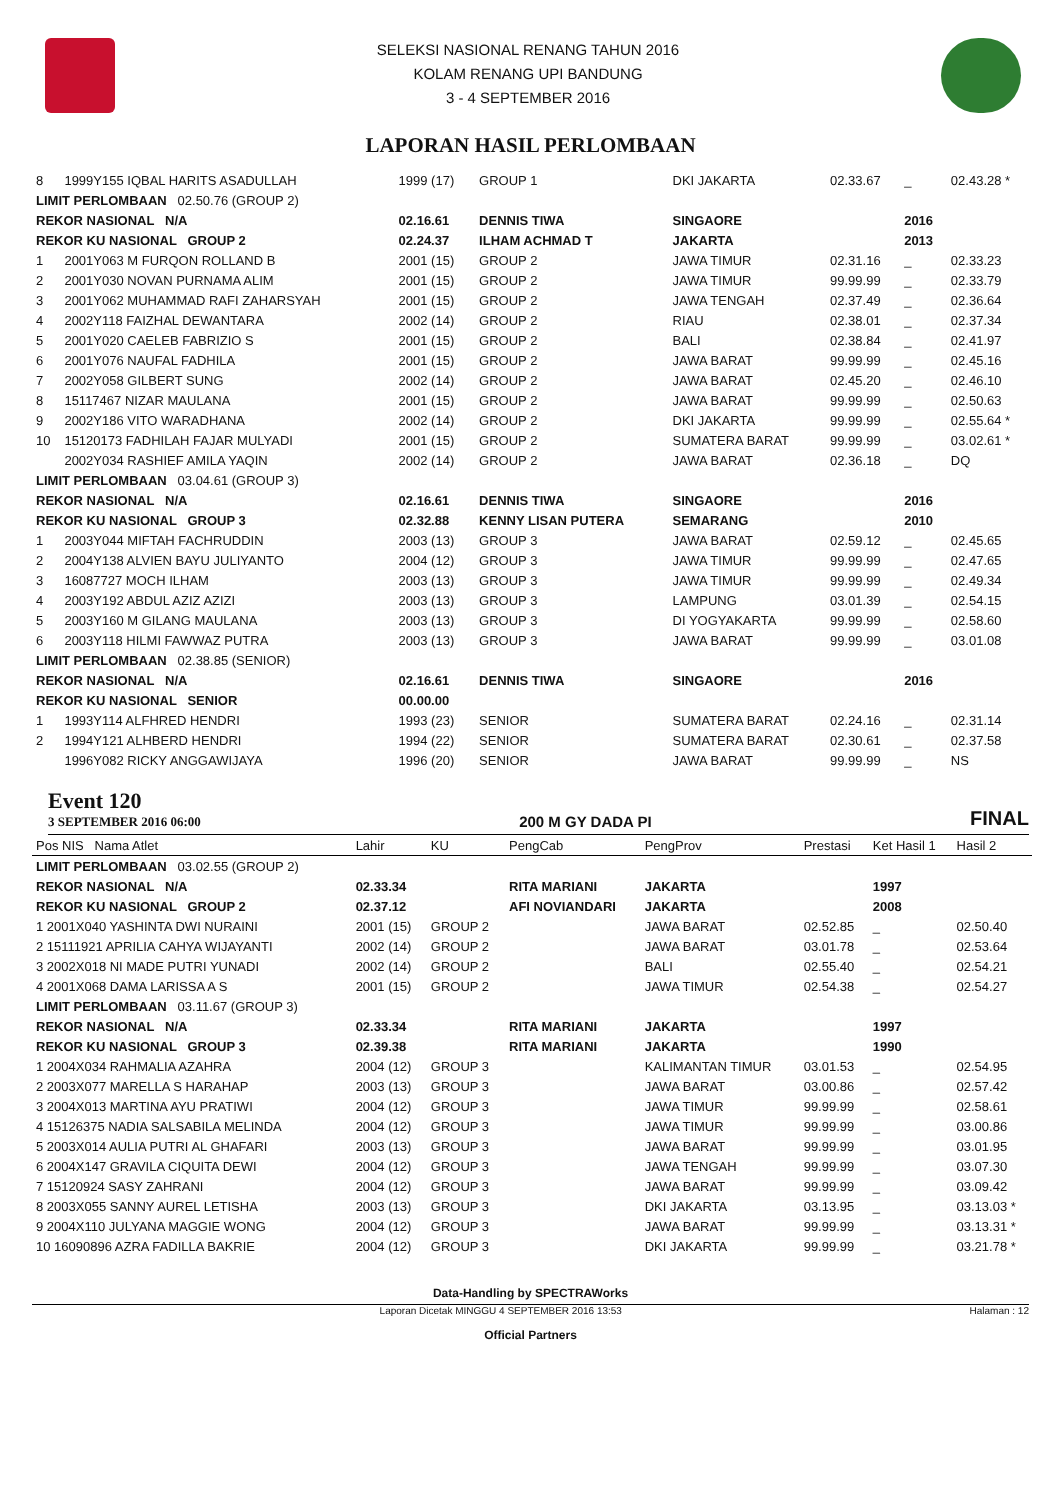SELEKSI NASIONAL RENANG TAHUN 2016
KOLAM RENANG UPI BANDUNG
3 - 4 SEPTEMBER 2016
LAPORAN HASIL PERLOMBAAN
| 8 | 1999Y155 IQBAL HARITS ASADULLAH | 1999 (17) | GROUP 1 | DKI JAKARTA | 02.33.67 | _ | 02.43.28 * |
| LIMIT PERLOMBAAN 02.50.76 (GROUP 2) | | | | | | | |
| REKOR NASIONAL N/A | | 02.16.61 | DENNIS TIWA | SINGAORE | | 2016 | |
| REKOR KU NASIONAL GROUP 2 | | 02.24.37 | ILHAM ACHMAD T | JAKARTA | | 2013 | |
| 1 | 2001Y063 M FURQON ROLLAND B | 2001 (15) | GROUP 2 | JAWA TIMUR | 02.31.16 | _ | 02.33.23 |
| 2 | 2001Y030 NOVAN PURNAMA ALIM | 2001 (15) | GROUP 2 | JAWA TIMUR | 99.99.99 | _ | 02.33.79 |
| 3 | 2001Y062 MUHAMMAD RAFI ZAHARSYAH | 2001 (15) | GROUP 2 | JAWA TENGAH | 02.37.49 | _ | 02.36.64 |
| 4 | 2002Y118 FAIZHAL DEWANTARA | 2002 (14) | GROUP 2 | RIAU | 02.38.01 | _ | 02.37.34 |
| 5 | 2001Y020 CAELEB FABRIZIO S | 2001 (15) | GROUP 2 | BALI | 02.38.84 | _ | 02.41.97 |
| 6 | 2001Y076 NAUFAL FADHILA | 2001 (15) | GROUP 2 | JAWA BARAT | 99.99.99 | _ | 02.45.16 |
| 7 | 2002Y058 GILBERT SUNG | 2002 (14) | GROUP 2 | JAWA BARAT | 02.45.20 | _ | 02.46.10 |
| 8 | 15117467 NIZAR MAULANA | 2001 (15) | GROUP 2 | JAWA BARAT | 99.99.99 | _ | 02.50.63 |
| 9 | 2002Y186 VITO WARADHANA | 2002 (14) | GROUP 2 | DKI JAKARTA | 99.99.99 | _ | 02.55.64 * |
| 10 | 15120173 FADHILAH FAJAR MULYADI | 2001 (15) | GROUP 2 | SUMATERA BARAT | 99.99.99 | _ | 03.02.61 * |
| | 2002Y034 RASHIEF AMILA YAQIN | 2002 (14) | GROUP 2 | JAWA BARAT | 02.36.18 | _ | DQ |
| LIMIT PERLOMBAAN 03.04.61 (GROUP 3) | | | | | | | |
| REKOR NASIONAL N/A | | 02.16.61 | DENNIS TIWA | SINGAORE | | 2016 | |
| REKOR KU NASIONAL GROUP 3 | | 02.32.88 | KENNY LISAN PUTERA | SEMARANG | | 2010 | |
| 1 | 2003Y044 MIFTAH FACHRUDDIN | 2003 (13) | GROUP 3 | JAWA BARAT | 02.59.12 | _ | 02.45.65 |
| 2 | 2004Y138 ALVIEN BAYU JULIYANTO | 2004 (12) | GROUP 3 | JAWA TIMUR | 99.99.99 | _ | 02.47.65 |
| 3 | 16087727 MOCH ILHAM | 2003 (13) | GROUP 3 | JAWA TIMUR | 99.99.99 | _ | 02.49.34 |
| 4 | 2003Y192 ABDUL AZIZ AZIZI | 2003 (13) | GROUP 3 | LAMPUNG | 03.01.39 | _ | 02.54.15 |
| 5 | 2003Y160 M GILANG MAULANA | 2003 (13) | GROUP 3 | DI YOGYAKARTA | 99.99.99 | _ | 02.58.60 |
| 6 | 2003Y118 HILMI FAWWAZ PUTRA | 2003 (13) | GROUP 3 | JAWA BARAT | 99.99.99 | _ | 03.01.08 |
| LIMIT PERLOMBAAN 02.38.85 (SENIOR) | | | | | | | |
| REKOR NASIONAL N/A | | 02.16.61 | DENNIS TIWA | SINGAORE | | 2016 | |
| REKOR KU NASIONAL SENIOR | | 00.00.00 | | | | | |
| 1 | 1993Y114 ALFHRED HENDRI | 1993 (23) | SENIOR | SUMATERA BARAT | 02.24.16 | _ | 02.31.14 |
| 2 | 1994Y121 ALHBERD HENDRI | 1994 (22) | SENIOR | SUMATERA BARAT | 02.30.61 | _ | 02.37.58 |
| | 1996Y082 RICKY ANGGAWIJAYA | 1996 (20) | SENIOR | JAWA BARAT | 99.99.99 | _ | NS |
Event 120
3 SEPTEMBER 2016 06:00
200 M GY DADA PI FINAL
| Pos NIS Nama Atlet | Lahir | KU | PengCab | PengProv | Prestasi | Ket Hasil 1 | Hasil 2 |
| --- | --- | --- | --- | --- | --- | --- | --- |
| LIMIT PERLOMBAAN 03.02.55 (GROUP 2) | | | | | | | |
| REKOR NASIONAL N/A | 02.33.34 | | RITA MARIANI | JAKARTA | | 1997 | |
| REKOR KU NASIONAL GROUP 2 | 02.37.12 | | AFI NOVIANDARI | JAKARTA | | 2008 | |
| 1 2001X040 YASHINTA DWI NURAINI | 2001 (15) | GROUP 2 | | JAWA BARAT | 02.52.85 | _ | 02.50.40 |
| 2 15111921 APRILIA CAHYA WIJAYANTI | 2002 (14) | GROUP 2 | | JAWA BARAT | 03.01.78 | _ | 02.53.64 |
| 3 2002X018 NI MADE PUTRI YUNADI | 2002 (14) | GROUP 2 | | BALI | 02.55.40 | _ | 02.54.21 |
| 4 2001X068 DAMA LARISSA A S | 2001 (15) | GROUP 2 | | JAWA TIMUR | 02.54.38 | _ | 02.54.27 |
| LIMIT PERLOMBAAN 03.11.67 (GROUP 3) | | | | | | | |
| REKOR NASIONAL N/A | 02.33.34 | | RITA MARIANI | JAKARTA | | 1997 | |
| REKOR KU NASIONAL GROUP 3 | 02.39.38 | | RITA MARIANI | JAKARTA | | 1990 | |
| 1 2004X034 RAHMALIA AZAHRA | 2004 (12) | GROUP 3 | | KALIMANTAN TIMUR | 03.01.53 | _ | 02.54.95 |
| 2 2003X077 MARELLA S HARAHAP | 2003 (13) | GROUP 3 | | JAWA BARAT | 03.00.86 | _ | 02.57.42 |
| 3 2004X013 MARTINA AYU PRATIWI | 2004 (12) | GROUP 3 | | JAWA TIMUR | 99.99.99 | _ | 02.58.61 |
| 4 15126375 NADIA SALSABILA MELINDA | 2004 (12) | GROUP 3 | | JAWA TIMUR | 99.99.99 | _ | 03.00.86 |
| 5 2003X014 AULIA PUTRI AL GHAFARI | 2003 (13) | GROUP 3 | | JAWA BARAT | 99.99.99 | _ | 03.01.95 |
| 6 2004X147 GRAVILA CIQUITA DEWI | 2004 (12) | GROUP 3 | | JAWA TENGAH | 99.99.99 | _ | 03.07.30 |
| 7 15120924 SASY ZAHRANI | 2004 (12) | GROUP 3 | | JAWA BARAT | 99.99.99 | _ | 03.09.42 |
| 8 2003X055 SANNY AUREL LETISHA | 2003 (13) | GROUP 3 | | DKI JAKARTA | 03.13.95 | _ | 03.13.03 * |
| 9 2004X110 JULYANA MAGGIE WONG | 2004 (12) | GROUP 3 | | JAWA BARAT | 99.99.99 | _ | 03.13.31 * |
| 10 16090896 AZRA FADILLA BAKRIE | 2004 (12) | GROUP 3 | | DKI JAKARTA | 99.99.99 | _ | 03.21.78 * |
Data-Handling by SPECTRAWorks
Laporan Dicetak MINGGU 4 SEPTEMBER 2016 13:53 Halaman : 12
Official Partners